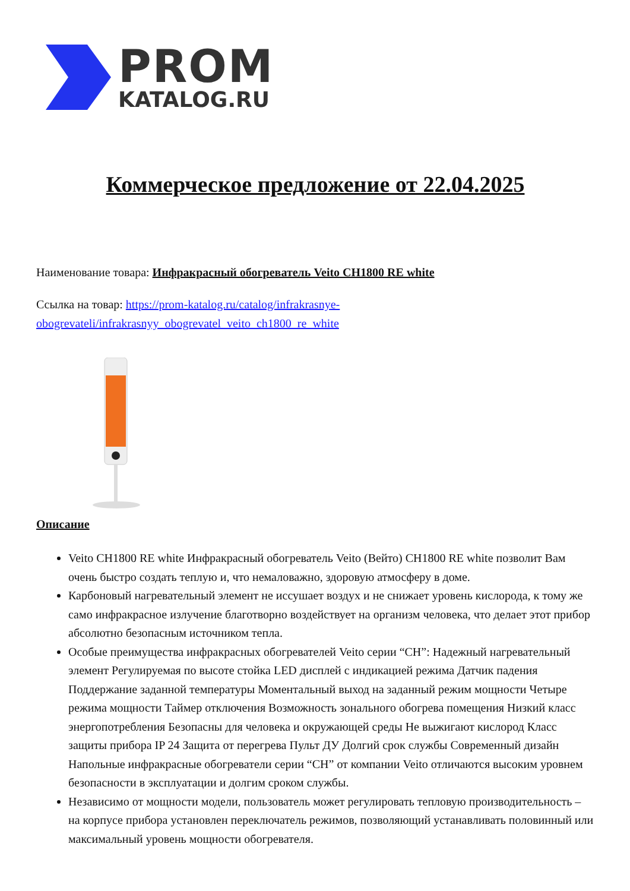PROM
KATALOG.RU
Коммерческое предложение от 22.04.2025
Наименование товара: Инфракрасный обогреватель Veito CH1800 RE white
Ссылка на товар: https://prom-katalog.ru/catalog/infrakrasnye-obogrevateli/infrakrasnyy_obogrevatel_veito_ch1800_re_white
Описание
Veito CH1800 RE white Инфракрасный обогреватель Veito (Вейто) CH1800 RE white позволит Вам очень быстро создать теплую и, что немаловажно, здоровую атмосферу в доме.
Карбоновый нагревательный элемент не иссушает воздух и не снижает уровень кислорода, к тому же само инфракрасное излучение благотворно воздействует на организм человека, что делает этот прибор абсолютно безопасным источником тепла.
Особые преимущества инфракрасных обогревателей Veito серии “CH”: Надежный нагревательный элемент Регулируемая по высоте стойка LED дисплей с индикацией режима Датчик падения Поддержание заданной температуры Моментальный выход на заданный режим мощности Четыре режима мощности Таймер отключения Возможность зонального обогрева помещения Низкий класс энергопотребления Безопасны для человека и окружающей среды Не выжигают кислород Класс защиты прибора IP 24 Защита от перегрева Пульт ДУ Долгий срок службы Современный дизайн Напольные инфракрасные обогреватели серии “CH” от компании Veito отличаются высоким уровнем безопасности в эксплуатации и долгим сроком службы.
Независимо от мощности модели, пользователь может регулировать тепловую производительность – на корпусе прибора установлен переключатель режимов, позволяющий устанавливать половинный или максимальный уровень мощности обогревателя.